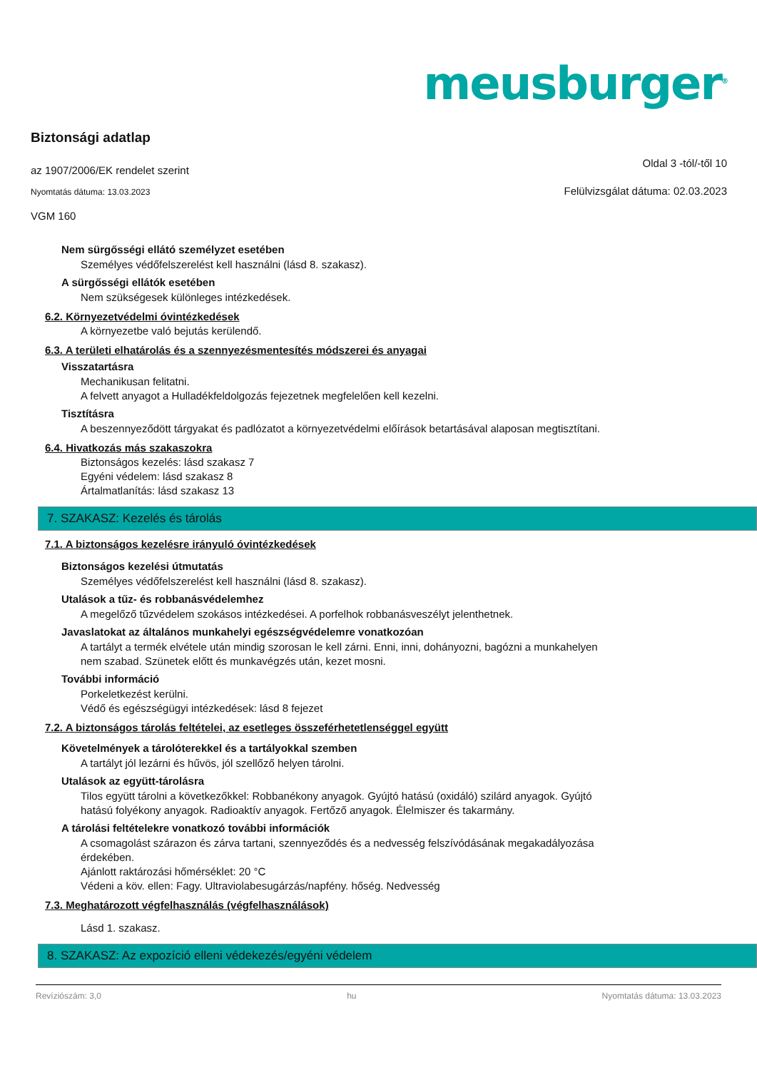meusburger<sup>®</sup>
Biztonsági adatlap
az 1907/2006/EK rendelet szerint
Oldal 3 -tól/-től 10
Nyomtatás dátuma: 13.03.2023
Felülvizsgálat dátuma: 02.03.2023
VGM 160
Nem sürgősségi ellátó személyzet esetében
Személyes védőfelszerelést kell használni (lásd 8. szakasz).
A sürgősségi ellátók esetében
Nem szükségesek különleges intézkedések.
6.2. Környezetvédelmi óvintézkedések
A környezetbe való bejutás kerülendő.
6.3. A területi elhatárolás és a szennyezésmentesítés módszerei és anyagai
Visszatartásra
Mechanikusan felitatni.
A felvett anyagot a Hulladékfeldolgozás fejezetnek megfelelően kell kezelni.
Tisztításra
A beszennyeződött tárgyakat és padlózatot a környezetvédelmi előírások betartásával alaposan megtisztítani.
6.4. Hivatkozás más szakaszokra
Biztonságos kezelés: lásd szakasz 7
Egyéni védelem: lásd szakasz 8
Ártalmatlanítás: lásd szakasz 13
7. SZAKASZ: Kezelés és tárolás
7.1. A biztonságos kezelésre irányuló óvintézkedések
Biztonságos kezelési útmutatás
Személyes védőfelszerelést kell használni (lásd 8. szakasz).
Utalások a tűz- és robbanásvédelemhez
A megelőző tűzvédelem szokásos intézkedései. A porfelhok robbanásveszélyt jelenthetnek.
Javaslatokat az általános munkahelyi egészségvédelemre vonatkozóan
A tartályt a termék elvétele után mindig szorosan le kell zárni. Enni, inni, dohányozni, bagózni a munkahelyen
nem szabad. Szünetek előtt és munkavégzés után, kezet mosni.
További információ
Porkeletkezést kerülni.
Védő és egészségügyi intézkedések: lásd 8 fejezet
7.2. A biztonságos tárolás feltételei, az esetleges összeférhetetlenséggel együtt
Követelmények a tárolóterekkel és a tartályokkal szemben
A tartályt jól lezárni és hűvös, jól szellőző helyen tárolni.
Utalások az együtt-tárolásra
Tilos együtt tárolni a következőkkel: Robbanékony anyagok. Gyújtó hatású (oxidáló) szilárd anyagok. Gyújtó
hatású folyékony anyagok. Radioaktív anyagok. Fertőző anyagok. Élelmiszer és takarmány.
A tárolási feltételekre vonatkozó további információk
A csomagolást szárazon és zárva tartani, szennyeződés és a nedvesség felszívódásának megakadályozása
érdekében.
Ajánlott raktározási hőmérséklet: 20 °C
Védeni a köv. ellen: Fagy. Ultraviolabesugárzás/napfény. hőség. Nedvesség
7.3. Meghatározott végfelhasználás (végfelhasználások)
Lásd 1. szakasz.
8. SZAKASZ: Az expozíció elleni védekezés/egyéni védelem
Revíziószám: 3,0 hu Nyomtatás dátuma: 13.03.2023